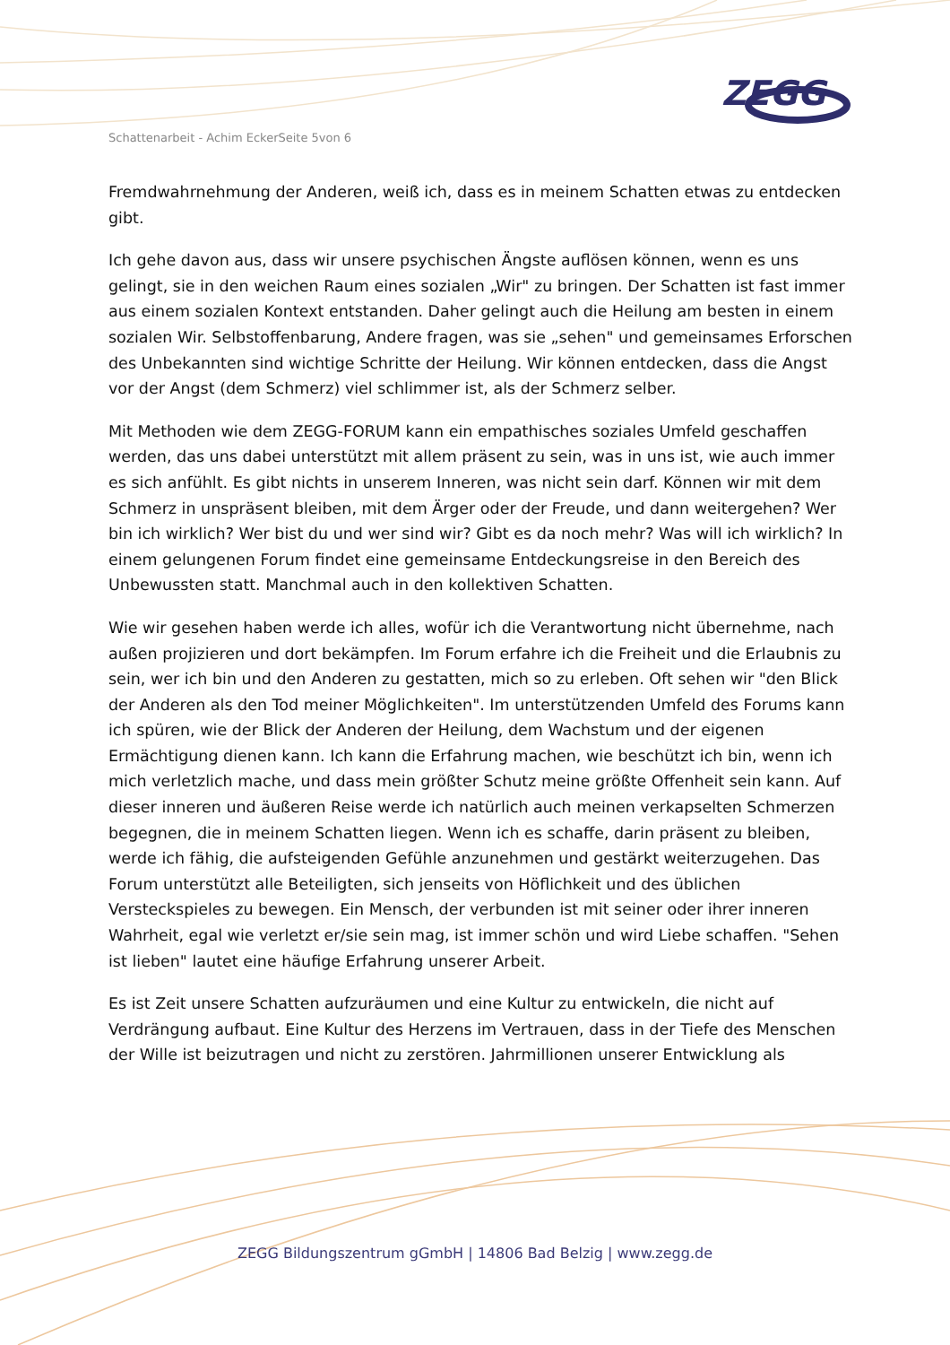Schattenarbeit - Achim EckerSeite 5von 6
ZEGG
Fremdwahrnehmung der Anderen, weiß ich, dass es in meinem Schatten etwas zu entdecken gibt.
Ich gehe davon aus, dass wir unsere psychischen Ängste auflösen können, wenn es uns gelingt, sie in den weichen Raum eines sozialen „Wir" zu bringen. Der Schatten ist fast immer aus einem sozialen Kontext entstanden. Daher gelingt auch die Heilung am besten in einem sozialen Wir. Selbstoffenbarung, Andere fragen, was sie „sehen" und gemeinsames Erforschen des Unbekannten sind wichtige Schritte der Heilung. Wir können entdecken, dass die Angst vor der Angst (dem Schmerz) viel schlimmer ist, als der Schmerz selber.
Mit Methoden wie dem ZEGG-FORUM kann ein empathisches soziales Umfeld geschaffen werden, das uns dabei unterstützt mit allem präsent zu sein, was in uns ist, wie auch immer es sich anfühlt. Es gibt nichts in unserem Inneren, was nicht sein darf. Können wir mit dem Schmerz in unspräsent bleiben, mit dem Ärger oder der Freude, und dann weitergehen? Wer bin ich wirklich? Wer bist du und wer sind wir? Gibt es da noch mehr? Was will ich wirklich? In einem gelungenen Forum findet eine gemeinsame Entdeckungsreise in den Bereich des Unbewussten statt. Manchmal auch in den kollektiven Schatten.
Wie wir gesehen haben werde ich alles, wofür ich die Verantwortung nicht übernehme, nach außen projizieren und dort bekämpfen. Im Forum erfahre ich die Freiheit und die Erlaubnis zu sein, wer ich bin und den Anderen zu gestatten, mich so zu erleben. Oft sehen wir "den Blick der Anderen als den Tod meiner Möglichkeiten". Im unterstützenden Umfeld des Forums kann ich spüren, wie der Blick der Anderen der Heilung, dem Wachstum und der eigenen Ermächtigung dienen kann. Ich kann die Erfahrung machen, wie beschützt ich bin, wenn ich mich verletzlich mache, und dass mein größter Schutz meine größte Offenheit sein kann. Auf dieser inneren und äußeren Reise werde ich natürlich auch meinen verkapselten Schmerzen begegnen, die in meinem Schatten liegen. Wenn ich es schaffe, darin präsent zu bleiben, werde ich fähig, die aufsteigenden Gefühle anzunehmen und gestärkt weiterzugehen. Das Forum unterstützt alle Beteiligten, sich jenseits von Höflichkeit und des üblichen Versteckspieles zu bewegen. Ein Mensch, der verbunden ist mit seiner oder ihrer inneren Wahrheit, egal wie verletzt er/sie sein mag, ist immer schön und wird Liebe schaffen. "Sehen ist lieben" lautet eine häufige Erfahrung unserer Arbeit.
Es ist Zeit unsere Schatten aufzuräumen und eine Kultur zu entwickeln, die nicht auf Verdrängung aufbaut. Eine Kultur des Herzens im Vertrauen, dass in der Tiefe des Menschen der Wille ist beizutragen und nicht zu zerstören. Jahrmillionen unserer Entwicklung als
ZEGG Bildungszentrum gGmbH | 14806 Bad Belzig | www.zegg.de